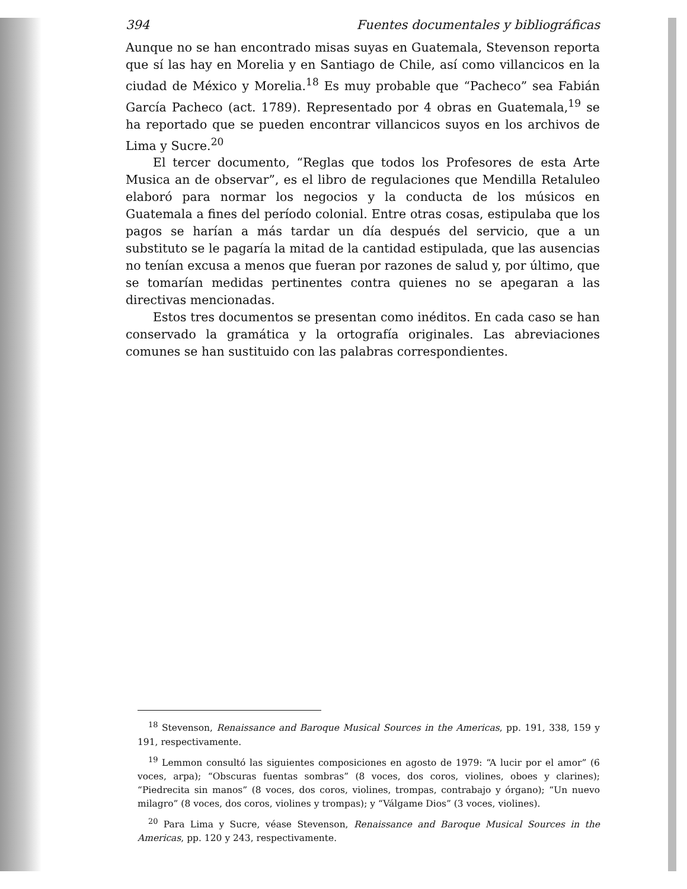394 Fuentes documentales y bibliográficas
Aunque no se han encontrado misas suyas en Guatemala, Stevenson reporta que sí las hay en Morelia y en Santiago de Chile, así como villancicos en la ciudad de México y Morelia.<sup>18</sup> Es muy probable que “Pacheco” sea Fabián García Pacheco (act. 1789). Representado por 4 obras en Guatemala,<sup>19</sup> se ha reportado que se pueden encontrar villancicos suyos en los archivos de Lima y Sucre.<sup>20</sup>
El tercer documento, “Reglas que todos los Profesores de esta Arte Musica an de observar”, es el libro de regulaciones que Mendilla Retaluleo elaboró para normar los negocios y la conducta de los músicos en Guatemala a fines del período colonial. Entre otras cosas, estipulaba que los pagos se harían a más tardar un día después del servicio, que a un substituto se le pagaría la mitad de la cantidad estipulada, que las ausencias no tenían excusa a menos que fueran por razones de salud y, por último, que se tomarían medidas pertinentes contra quienes no se apegaran a las directivas mencionadas.
Estos tres documentos se presentan como inéditos. En cada caso se han conservado la gramática y la ortografía originales. Las abreviaciones comunes se han sustituido con las palabras correspondientes.
<sup>18</sup> Stevenson, Renaissance and Baroque Musical Sources in the Americas, pp. 191, 338, 159 y 191, respectivamente.
<sup>19</sup> Lemmon consultó las siguientes composiciones en agosto de 1979: “A lucir por el amor” (6 voces, arpa); “Obscuras fuentas sombras” (8 voces, dos coros, violines, oboes y clarines); “Piedrecita sin manos” (8 voces, dos coros, violines, trompas, contrabajo y órgano); “Un nuevo milagro” (8 voces, dos coros, violines y trompas); y “Válgame Dios” (3 voces, violines).
<sup>20</sup> Para Lima y Sucre, véase Stevenson, Renaissance and Baroque Musical Sources in the Americas, pp. 120 y 243, respectivamente.